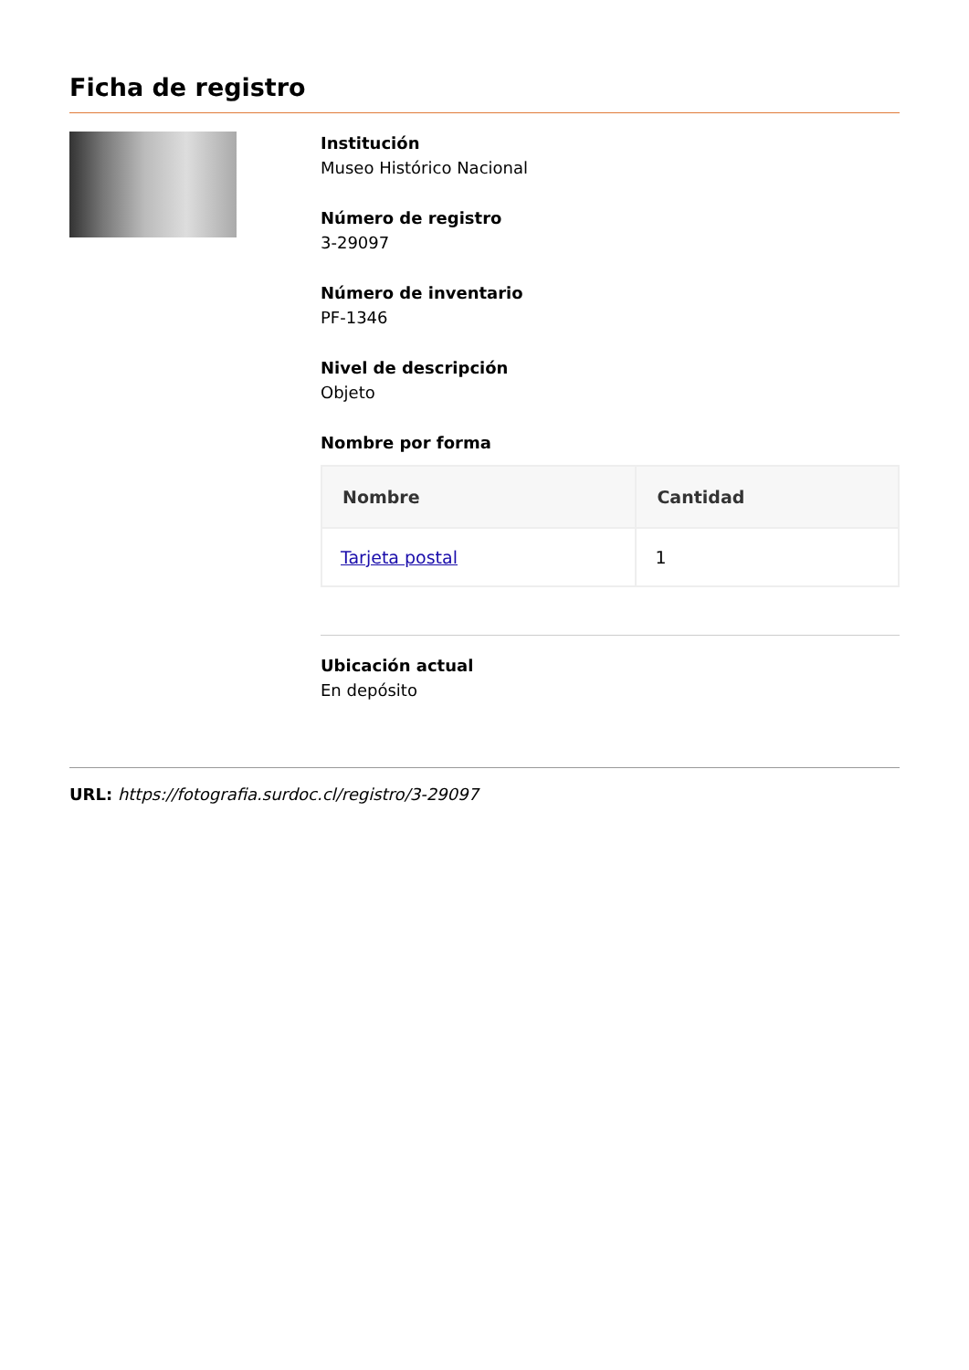Ficha de registro
Institución
Museo Histórico Nacional
Número de registro
3-29097
Número de inventario
PF-1346
Nivel de descripción
Objeto
Nombre por forma
| Nombre | Cantidad |
| --- | --- |
| Tarjeta postal | 1 |
Ubicación actual
En depósito
URL: https://fotografia.surdoc.cl/registro/3-29097